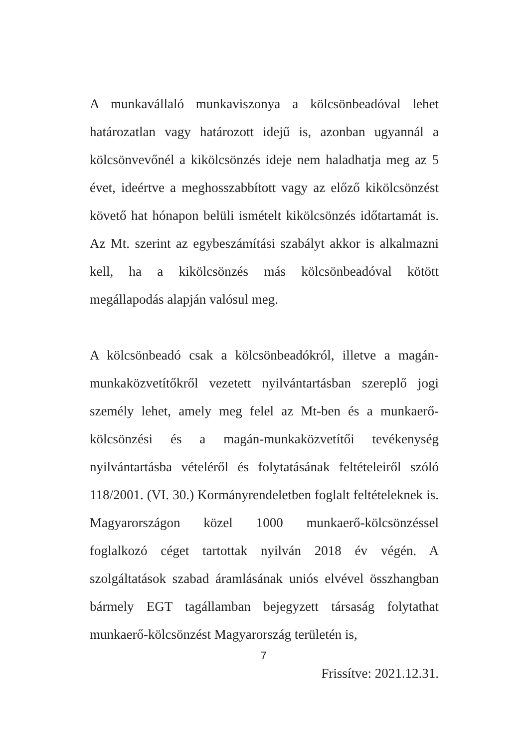A munkavállaló munkaviszonya a kölcsönbeadóval lehet határozatlan vagy határozott idejű is, azonban ugyannál a kölcsönvevőnél a kikölcsönzés ideje nem haladhatja meg az 5 évet, ideértve a meghosszabbított vagy az előző kikölcsönzést követő hat hónapon belüli ismételt kikölcsönzés időtartamát is. Az Mt. szerint az egybeszámítási szabályt akkor is alkalmazni kell, ha a kikölcsönzés más kölcsönbeadóval kötött megállapodás alapján valósul meg.
A kölcsönbeadó csak a kölcsönbeadókról, illetve a magán-munkaközvetítőkről vezetett nyilvántartásban szereplő jogi személy lehet, amely meg felel az Mt-ben és a munkaerő-kölcsönzési és a magán-munkaközvetítői tevékenység nyilvántartásba vételéről és folytatásának feltételeiről szóló 118/2001. (VI. 30.) Kormányrendeletben foglalt feltételeknek is. Magyarországon közel 1000 munkaerő-kölcsönzéssel foglalkozó céget tartottak nyilván 2018 év végén. A szolgáltatások szabad áramlásának uniós elvével összhangban bármely EGT tagállamban bejegyzett társaság folytathat munkaerő-kölcsönzést Magyarország területén is,
7
Frissítve: 2021.12.31.